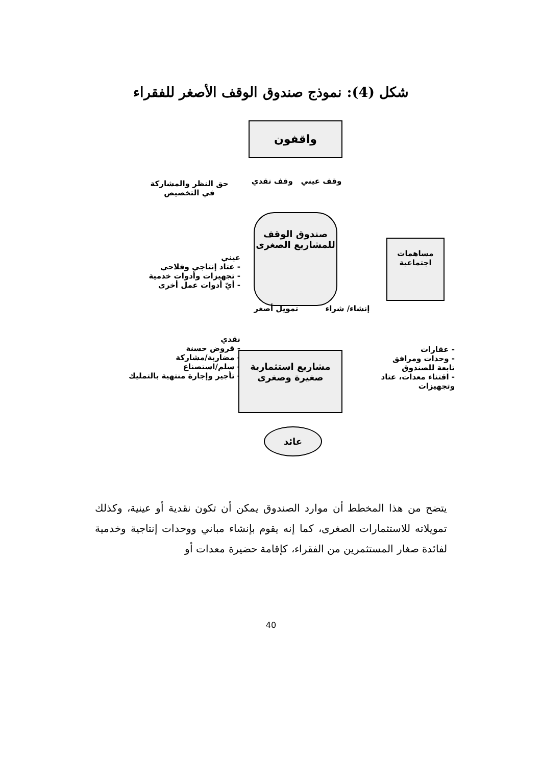شكل (4): نموذج صندوق الوقف الأصغر للفقراء
واقفون
وقف عيني وقف نقدي
حق النظر والمشاركة
في التخصيص
صندوق الوقف
للمشاريع الصغرى
مساهمات
اجتماعية
عيني
- عتاد إنتاجي وفلاحي
- تجهيزات وأدوات خدمية
- أيّ أدوات عمل أخرى
تمويل أصغر إنشاء/ شراء
نقدي
- قروض حسنة
- مضاربة/مشاركة
- سلم/استصناع
- تأجير وإجارة منتهية بالتمليك
مشاريع استثمارية
صغيرة وصغرى
- عقارات
- وحدات ومرافق تابعة للصندوق
- اقتناء معدات، عتاد وتجهيزات
عائد
يتضح من هذا المخطط أن موارد الصندوق يمكن أن تكون نقدية أو عينية، وكذلك تمويلاته للاستثمارات الصغرى، كما إنه يقوم بإنشاء مباني ووحدات إنتاجية وخدمية لفائدة صغار المستثمرين من الفقراء، كإقامة حضيرة معدات أو
40